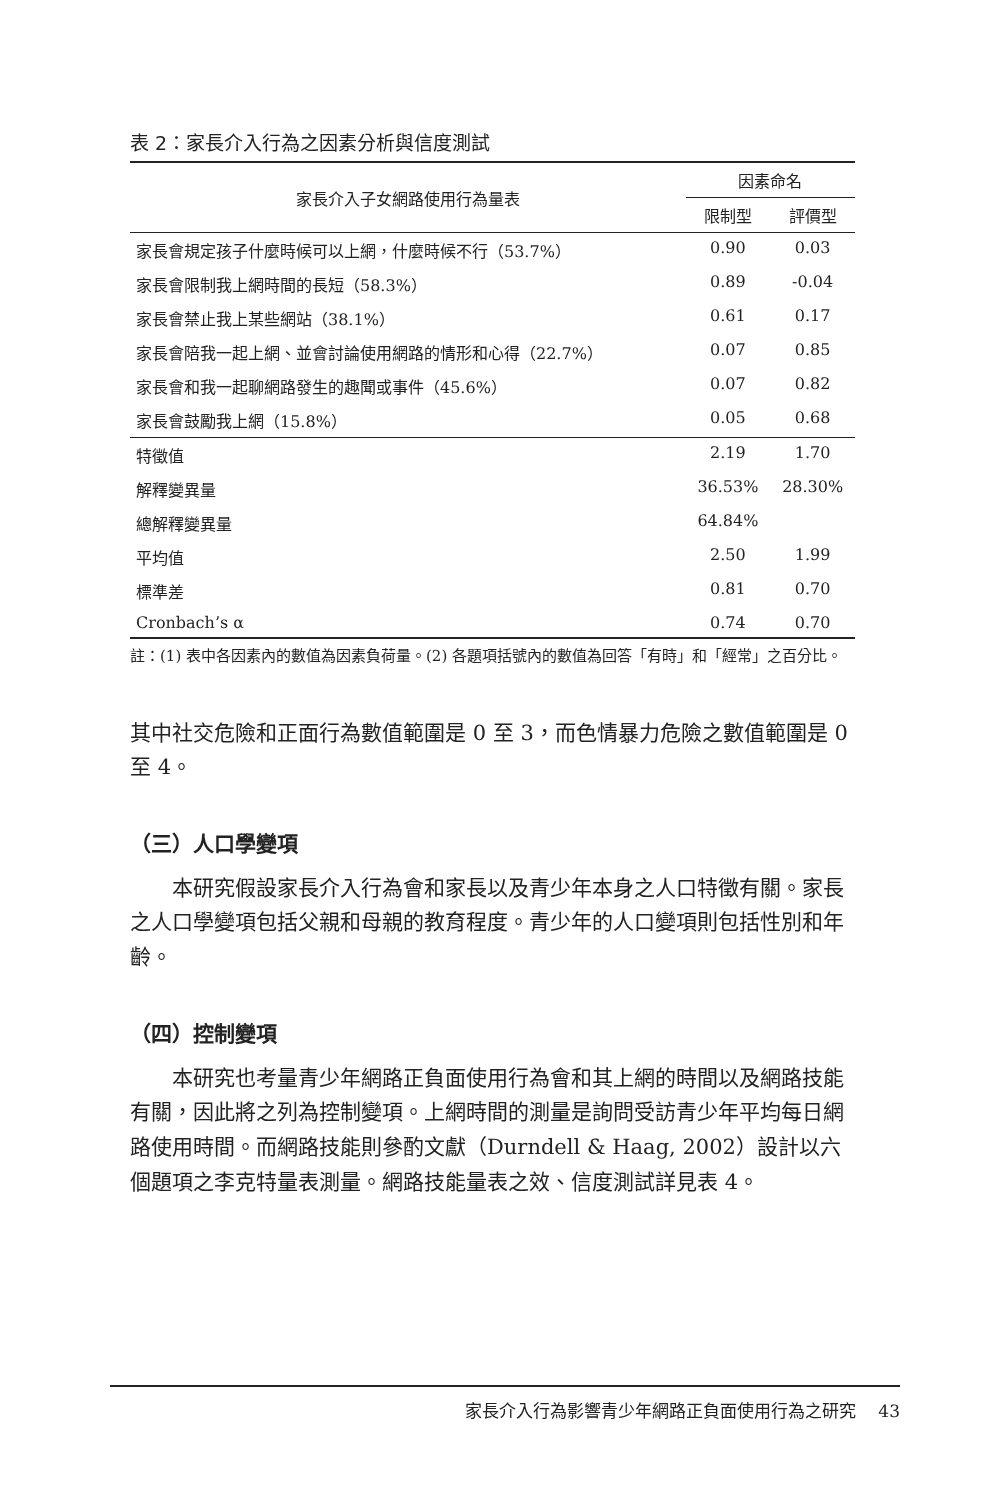表 2：家長介入行為之因素分析與信度測試
| 家長介入子女網路使用行為量表 | 因素命名 | |
| --- | --- | --- |
| | 限制型 | 評價型 |
| 家長會規定孩子什麼時候可以上網，什麼時候不行（53.7%） | 0.90 | 0.03 |
| 家長會限制我上網時間的長短（58.3%） | 0.89 | -0.04 |
| 家長會禁止我上某些網站（38.1%） | 0.61 | 0.17 |
| 家長會陪我一起上網、並會討論使用網路的情形和心得（22.7%） | 0.07 | 0.85 |
| 家長會和我一起聊網路發生的趣聞或事件（45.6%） | 0.07 | 0.82 |
| 家長會鼓勵我上網（15.8%） | 0.05 | 0.68 |
| 特徵值 | 2.19 | 1.70 |
| 解釋變異量 | 36.53% | 28.30% |
| 總解釋變異量 | 64.84% | |
| 平均值 | 2.50 | 1.99 |
| 標準差 | 0.81 | 0.70 |
| Cronbach’s α | 0.74 | 0.70 |
註：(1) 表中各因素內的數值為因素負荷量。(2) 各題項括號內的數值為回答「有時」和「經常」之百分比。
其中社交危險和正面行為數值範圍是 0 至 3，而色情暴力危險之數值範圍是 0 至 4。
（三）人口學變項
本研究假設家長介入行為會和家長以及青少年本身之人口特徵有關。家長之人口學變項包括父親和母親的教育程度。青少年的人口變項則包括性別和年齡。
（四）控制變項
本研究也考量青少年網路正負面使用行為會和其上網的時間以及網路技能有關，因此將之列為控制變項。上網時間的測量是詢問受訪青少年平均每日網路使用時間。而網路技能則參酌文獻（Durndell & Haag, 2002）設計以六個題項之李克特量表測量。網路技能量表之效、信度測試詳見表 4。
家長介入行為影響青少年網路正負面使用行為之研究　 43